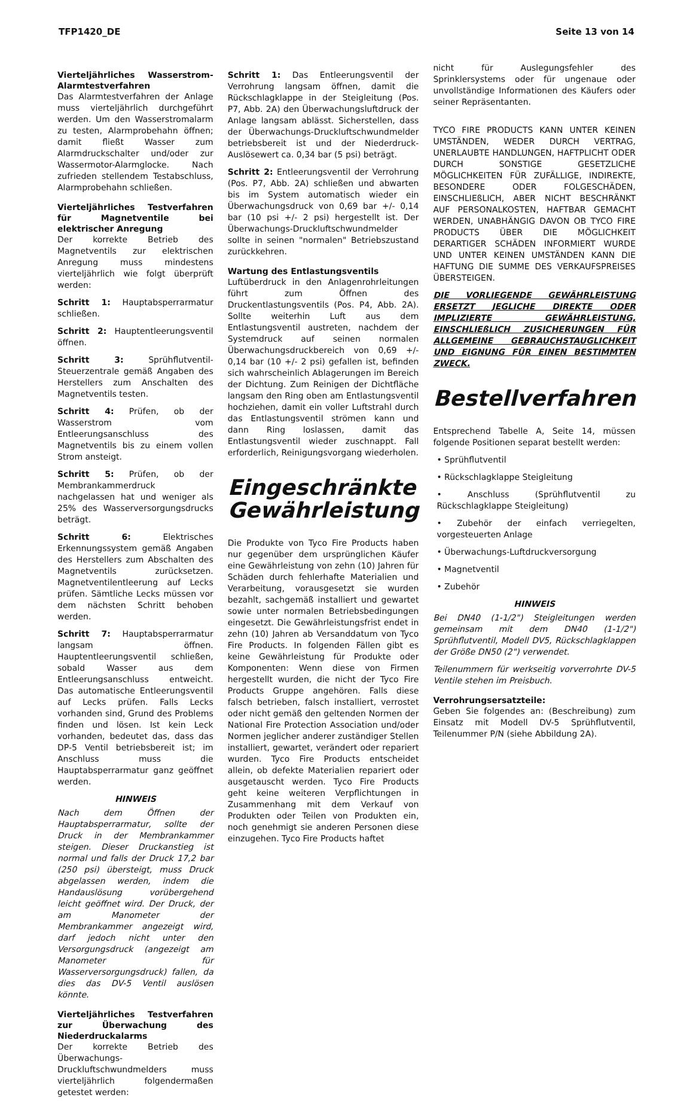TFP1420_DE Seite 13 von 14
Vierteljährliches Wasserstrom-Alarm­testverfahren
Das Alarmtestverfahren der Anlage muss vierteljährlich durchgeführt werden. Um den Wasserstromalarm zu testen, Alarmprobehahn öffnen; damit fließt Wasser zum Alarmdruckschalter und/oder zur Wassermotor-Alarmglocke. Nach zufrieden stellendem Testabschluss, Alarmprobehahn schließen.
Vierteljährliches Testverfahren für Magnetventile bei elektrischer Anregung
Der korrekte Betrieb des Magnetventils zur elektrischen Anregung muss mindestens vierteljährlich wie folgt überprüft werden:
Schritt 1: Hauptabsperrarmatur schließen.
Schritt 2: Hauptentleerungsventil öffnen.
Schritt 3: Sprühflutventil-Steuerzentrale gemäß Angaben des Herstellers zum Anschalten des Magnetventils testen.
Schritt 4: Prüfen, ob der Wasserstrom vom Entleerungsanschluss des Magnetventils bis zu einem vollen Strom ansteigt.
Schritt 5: Prüfen, ob der Membrankammerdruck nachgelassen hat und weniger als 25% des Wasserversorgungsdrucks beträgt.
Schritt 6: Elektrisches Erkennungssystem gemäß Angaben des Herstellers zum Abschalten des Magnetventils zurücksetzen. Magnetventilentleerung auf Lecks prüfen. Sämtliche Lecks müssen vor dem nächsten Schritt behoben werden.
Schritt 7: Hauptabsperrarmatur langsam öffnen. Hauptentleerungsventil schließen, sobald Wasser aus dem Entleerungsanschluss entweicht. Das automatische Entleerungsventil auf Lecks prüfen. Falls Lecks vorhanden sind, Grund des Problems finden und lösen. Ist kein Leck vorhanden, bedeutet das, dass das DP-5 Ventil betriebsbereit ist; im Anschluss muss die Hauptabsperrarmatur ganz geöffnet werden.
HINWEIS
Nach dem Öffnen der Hauptabsperrarmatur, sollte der Druck in der Membrankammer steigen. Dieser Druckanstieg ist normal und falls der Druck 17,2 bar (250 psi) übersteigt, muss Druck abgelassen werden, indem die Handauslösung vorübergehend leicht geöffnet wird. Der Druck, der am Manometer der Membrankammer angezeigt wird, darf jedoch nicht unter den Versorgungsdruck (angezeigt am Manometer für Wasserversorgungsdruck) fallen, da dies das DV-5 Ventil auslösen könnte.
Vierteljährliches Testverfahren zur Überwachung des Niederdruckalarms
Der korrekte Betrieb des Überwachungs-Druckluftschwundmelders muss vierteljährlich folgendermaßen getestet werden:
Schritt 1: Das Entleerungsventil der Verrohrung langsam öffnen, damit die Rückschlagklappe in der Steigleitung (Pos. P7, Abb. 2A) den Überwachungsluftdruck der Anlage langsam ablässt. Sicherstellen, dass der Überwachungs-Druckluftschwundmelder betriebsbereit ist und der Niederdruck-Auslösewert ca. 0,34 bar (5 psi) beträgt.
Schritt 2: Entleerungsventil der Verrohrung (Pos. P7, Abb. 2A) schließen und abwarten bis im System automatisch wieder ein Überwachungsdruck von 0,69 bar +/- 0,14 bar (10 psi +/- 2 psi) hergestellt ist. Der Überwachungs-Druckluftschwundmelder sollte in seinen "normalen" Betriebszustand zurückkehren.
Wartung des Entlastungsventils
Luftüberdruck in den Anlagenrohrleitungen führt zum Öffnen des Druckentlastungsventils (Pos. P4, Abb. 2A). Sollte weiterhin Luft aus dem Entlastungsventil austreten, nachdem der Systemdruck auf seinen normalen Überwachungsdruckbereich von 0,69 +/- 0,14 bar (10 +/- 2 psi) gefallen ist, befinden sich wahrscheinlich Ablagerungen im Bereich der Dichtung. Zum Reinigen der Dichtfläche langsam den Ring oben am Entlastungsventil hochziehen, damit ein voller Luftstrahl durch das Entlastungsventil strömen kann und dann Ring loslassen, damit das Entlastungsventil wieder zuschnappt. Fall erforderlich, Reinigungsvorgang wiederholen.
Eingeschränkte Gewährleistung
Die Produkte von Tyco Fire Products haben nur gegenüber dem ursprünglichen Käufer eine Gewährleistung von zehn (10) Jahren für Schäden durch fehlerhafte Materialien und Verarbeitung, vorausgesetzt sie wurden bezahlt, sachgemäß installiert und gewartet sowie unter normalen Betriebsbedingungen eingesetzt. Die Gewährleistungsfrist endet in zehn (10) Jahren ab Versanddatum von Tyco Fire Products. In folgenden Fällen gibt es keine Gewährleistung für Produkte oder Komponenten: Wenn diese von Firmen hergestellt wurden, die nicht der Tyco Fire Products Gruppe angehören. Falls diese falsch betrieben, falsch installiert, verrostet oder nicht gemäß den geltenden Normen der National Fire Protection Association und/oder Normen jeglicher anderer zuständiger Stellen installiert, gewartet, verändert oder repariert wurden. Tyco Fire Products entscheidet allein, ob defekte Materialien repariert oder ausgetauscht werden. Tyco Fire Products geht keine weiteren Verpflichtungen in Zusammenhang mit dem Verkauf von Produkten oder Teilen von Produkten ein, noch genehmigt sie anderen Personen diese einzugehen. Tyco Fire Products haftet
nicht für Auslegungsfehler des Sprinklersystems oder für ungenaue oder unvollständige Informationen des Käufers oder seiner Repräsentanten.
TYCO FIRE PRODUCTS KANN UNTER KEINEN UMSTÄNDEN, WEDER DURCH VERTRAG, UNERLAUBTE HANDLUNGEN, HAFTPLICHT ODER DURCH SONSTIGE GESETZLICHE MÖGLICHKEITEN FÜR ZUFÄLLIGE, INDIREKTE, BESONDERE ODER FOLGESCHÄDEN, EINSCHLIEßLICH, ABER NICHT BESCHRÄNKT AUF PERSONALKOSTEN, HAFTBAR GEMACHT WERDEN, UNABHÄNGIG DAVON OB TYCO FIRE PRODUCTS ÜBER DIE MÖGLICHKEIT DERARTIGER SCHÄDEN INFORMIERT WURDE UND UNTER KEINEN UMSTÄNDEN KANN DIE HAFTUNG DIE SUMME DES VERKAUFSPREISES ÜBERSTEIGEN.
DIE VORLIEGENDE GEWÄHRLEISTUNG ERSETZT JEGLICHE DIREKTE ODER IMPLIZIERTE GEWÄHRLEISTUNG, EINSCHLIEßLICH ZUSICHERUNGEN FÜR ALLGEMEINE GEBRAUCHSTAUGLICHKEIT UND EIGNUNG FÜR EINEN BESTIMMTEN ZWECK.
Bestellverfahren
Entsprechend Tabelle A, Seite 14, müssen folgende Positionen separat bestellt werden:
• Sprühflutventil
• Rückschlagklappe Steigleitung
• Anschluss (Sprühflutventil zu Rückschlagklappe Steigleitung)
• Zubehör der einfach verriegelten, vorgesteuerten Anlage
• Überwachungs-Luftdruckversorgung
• Magnetventil
• Zubehör
HINWEIS
Bei DN40 (1-1/2") Steigleitungen werden gemeinsam mit dem DN40 (1-1/2") Sprühflutventil, Modell DV5, Rückschlagklappen der Größe DN50 (2") verwendet.
Teilenummern für werkseitig vorverrohrte DV-5 Ventile stehen im Preisbuch.
Verrohrungsersatzteile:
Geben Sie folgendes an: (Beschreibung) zum Einsatz mit Modell DV-5 Sprühflutventil, Teilenummer P/N (siehe Abbildung 2A).